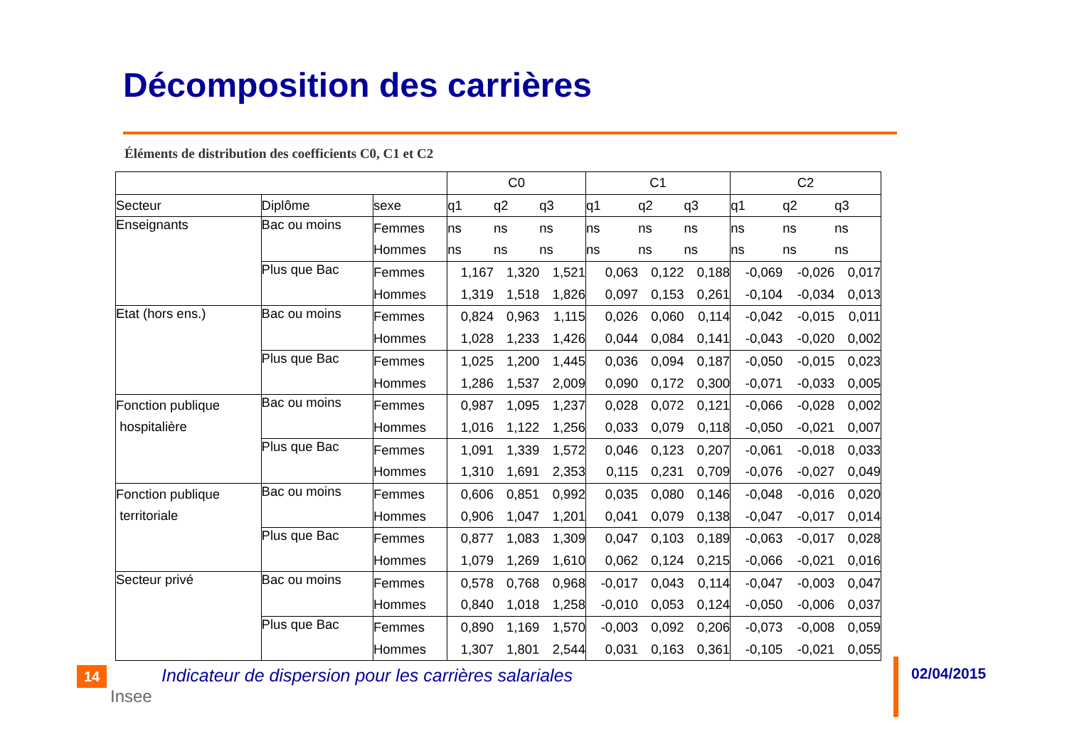Décomposition des carrières
Éléments de distribution des coefficients C0, C1 et C2
| | | | C0 | | | C1 | | | C2 | | |
| --- | --- | --- | --- | --- | --- | --- | --- | --- | --- | --- | --- |
| Secteur | Diplôme | sexe | q1 | q2 | q3 | q1 | q2 | q3 | q1 | q2 | q3 |
| Enseignants | Bac ou moins | Femmes | ns | ns | ns | ns | ns | ns | ns | ns | ns |
| | | Hommes | ns | ns | ns | ns | ns | ns | ns | ns | ns |
| | Plus que Bac | Femmes | 1,167 | 1,320 | 1,521 | 0,063 | 0,122 | 0,188 | -0,069 | -0,026 | 0,017 |
| | | Hommes | 1,319 | 1,518 | 1,826 | 0,097 | 0,153 | 0,261 | -0,104 | -0,034 | 0,013 |
| Etat (hors ens.) | Bac ou moins | Femmes | 0,824 | 0,963 | 1,115 | 0,026 | 0,060 | 0,114 | -0,042 | -0,015 | 0,011 |
| | | Hommes | 1,028 | 1,233 | 1,426 | 0,044 | 0,084 | 0,141 | -0,043 | -0,020 | 0,002 |
| | Plus que Bac | Femmes | 1,025 | 1,200 | 1,445 | 0,036 | 0,094 | 0,187 | -0,050 | -0,015 | 0,023 |
| | | Hommes | 1,286 | 1,537 | 2,009 | 0,090 | 0,172 | 0,300 | -0,071 | -0,033 | 0,005 |
| Fonction publique hospitalière | Bac ou moins | Femmes | 0,987 | 1,095 | 1,237 | 0,028 | 0,072 | 0,121 | -0,066 | -0,028 | 0,002 |
| | | Hommes | 1,016 | 1,122 | 1,256 | 0,033 | 0,079 | 0,118 | -0,050 | -0,021 | 0,007 |
| | Plus que Bac | Femmes | 1,091 | 1,339 | 1,572 | 0,046 | 0,123 | 0,207 | -0,061 | -0,018 | 0,033 |
| | | Hommes | 1,310 | 1,691 | 2,353 | 0,115 | 0,231 | 0,709 | -0,076 | -0,027 | 0,049 |
| Fonction publique territoriale | Bac ou moins | Femmes | 0,606 | 0,851 | 0,992 | 0,035 | 0,080 | 0,146 | -0,048 | -0,016 | 0,020 |
| | | Hommes | 0,906 | 1,047 | 1,201 | 0,041 | 0,079 | 0,138 | -0,047 | -0,017 | 0,014 |
| | Plus que Bac | Femmes | 0,877 | 1,083 | 1,309 | 0,047 | 0,103 | 0,189 | -0,063 | -0,017 | 0,028 |
| | | Hommes | 1,079 | 1,269 | 1,610 | 0,062 | 0,124 | 0,215 | -0,066 | -0,021 | 0,016 |
| Secteur privé | Bac ou moins | Femmes | 0,578 | 0,768 | 0,968 | -0,017 | 0,043 | 0,114 | -0,047 | -0,003 | 0,047 |
| | | Hommes | 0,840 | 1,018 | 1,258 | -0,010 | 0,053 | 0,124 | -0,050 | -0,006 | 0,037 |
| | Plus que Bac | Femmes | 0,890 | 1,169 | 1,570 | -0,003 | 0,092 | 0,206 | -0,073 | -0,008 | 0,059 |
| | | Hommes | 1,307 | 1,801 | 2,544 | 0,031 | 0,163 | 0,361 | -0,105 | -0,021 | 0,055 |
14
Insee
Indicateur de dispersion pour les carrières salariales
02/04/2015